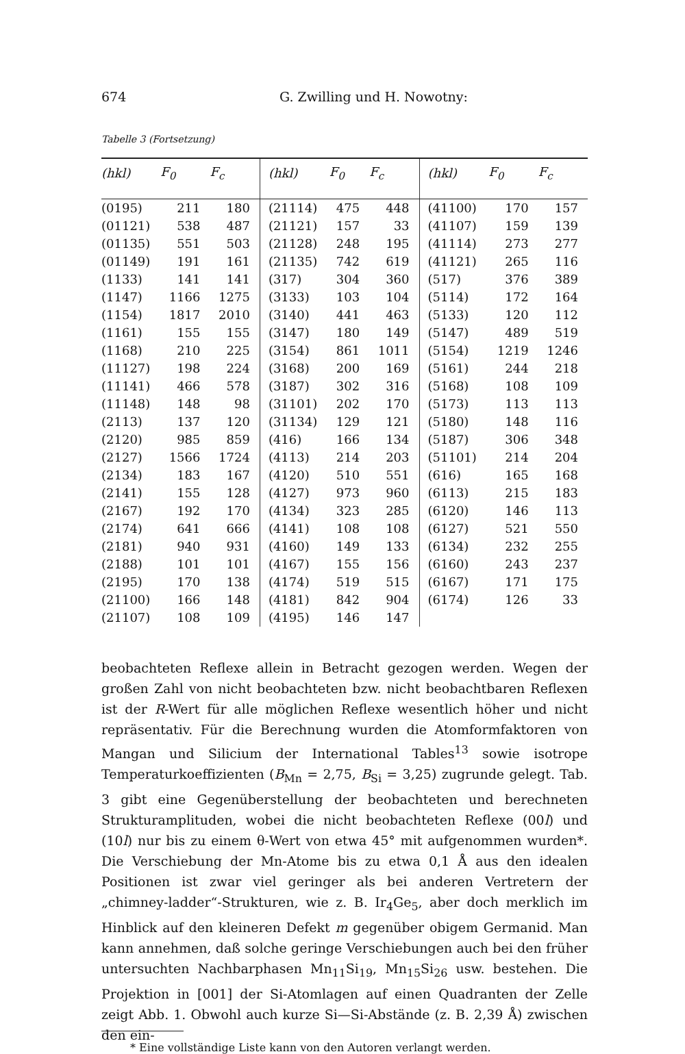674 G. Zwilling und H. Nowotny:
Tabelle 3 (Fortsetzung)
| (hkl) | F<sub>0</sub> | F<sub>c</sub> | (hkl) | F<sub>0</sub> | F<sub>c</sub> | (hkl) | F<sub>0</sub> | F<sub>c</sub> |
| --- | --- | --- | --- | --- | --- | --- | --- | --- |
| (0195) | 211 | 180 | (21114) | 475 | 448 | (41100) | 170 | 157 |
| (01121) | 538 | 487 | (21121) | 157 | 33 | (41107) | 159 | 139 |
| (01135) | 551 | 503 | (21128) | 248 | 195 | (41114) | 273 | 277 |
| (01149) | 191 | 161 | (21135) | 742 | 619 | (41121) | 265 | 116 |
| (1133) | 141 | 141 | (317) | 304 | 360 | (517) | 376 | 389 |
| (1147) | 1166 | 1275 | (3133) | 103 | 104 | (5114) | 172 | 164 |
| (1154) | 1817 | 2010 | (3140) | 441 | 463 | (5133) | 120 | 112 |
| (1161) | 155 | 155 | (3147) | 180 | 149 | (5147) | 489 | 519 |
| (1168) | 210 | 225 | (3154) | 861 | 1011 | (5154) | 1219 | 1246 |
| (11127) | 198 | 224 | (3168) | 200 | 169 | (5161) | 244 | 218 |
| (11141) | 466 | 578 | (3187) | 302 | 316 | (5168) | 108 | 109 |
| (11148) | 148 | 98 | (31101) | 202 | 170 | (5173) | 113 | 113 |
| (2113) | 137 | 120 | (31134) | 129 | 121 | (5180) | 148 | 116 |
| (2120) | 985 | 859 | (416) | 166 | 134 | (5187) | 306 | 348 |
| (2127) | 1566 | 1724 | (4113) | 214 | 203 | (51101) | 214 | 204 |
| (2134) | 183 | 167 | (4120) | 510 | 551 | (616) | 165 | 168 |
| (2141) | 155 | 128 | (4127) | 973 | 960 | (6113) | 215 | 183 |
| (2167) | 192 | 170 | (4134) | 323 | 285 | (6120) | 146 | 113 |
| (2174) | 641 | 666 | (4141) | 108 | 108 | (6127) | 521 | 550 |
| (2181) | 940 | 931 | (4160) | 149 | 133 | (6134) | 232 | 255 |
| (2188) | 101 | 101 | (4167) | 155 | 156 | (6160) | 243 | 237 |
| (2195) | 170 | 138 | (4174) | 519 | 515 | (6167) | 171 | 175 |
| (21100) | 166 | 148 | (4181) | 842 | 904 | (6174) | 126 | 33 |
| (21107) | 108 | 109 | (4195) | 146 | 147 | | | |
beobachteten Reflexe allein in Betracht gezogen werden. Wegen der großen Zahl von nicht beobachteten bzw. nicht beobachtbaren Reflexen ist der R-Wert für alle möglichen Reflexe wesentlich höher und nicht repräsentativ. Für die Berechnung wurden die Atomformfaktoren von Mangan und Silicium der International Tables<sup>13</sup> sowie isotrope Temperaturkoeffizienten (B<sub>Mn</sub> = 2,75, B<sub>Si</sub> = 3,25) zugrunde gelegt. Tab. 3 gibt eine Gegenüberstellung der beobachteten und berechneten Strukturamplituden, wobei die nicht beobachteten Reflexe (00l) und (10l) nur bis zu einem θ-Wert von etwa 45° mit aufgenommen wurden*. Die Verschiebung der Mn-Atome bis zu etwa 0,1 Å aus den idealen Positionen ist zwar viel geringer als bei anderen Vertretern der „chimney-ladder“-Strukturen, wie z. B. Ir<sub>4</sub>Ge<sub>5</sub>, aber doch merklich im Hinblick auf den kleineren Defekt m gegenüber obigem Germanid. Man kann annehmen, daß solche geringe Verschiebungen auch bei den früher untersuchten Nachbarphasen Mn<sub>11</sub>Si<sub>19</sub>, Mn<sub>15</sub>Si<sub>26</sub> usw. bestehen. Die Projektion in [001] der Si-Atomlagen auf einen Quadranten der Zelle zeigt Abb. 1. Obwohl auch kurze Si—Si-Abstände (z. B. 2,39 Å) zwischen den ein-
* Eine vollständige Liste kann von den Autoren verlangt werden.